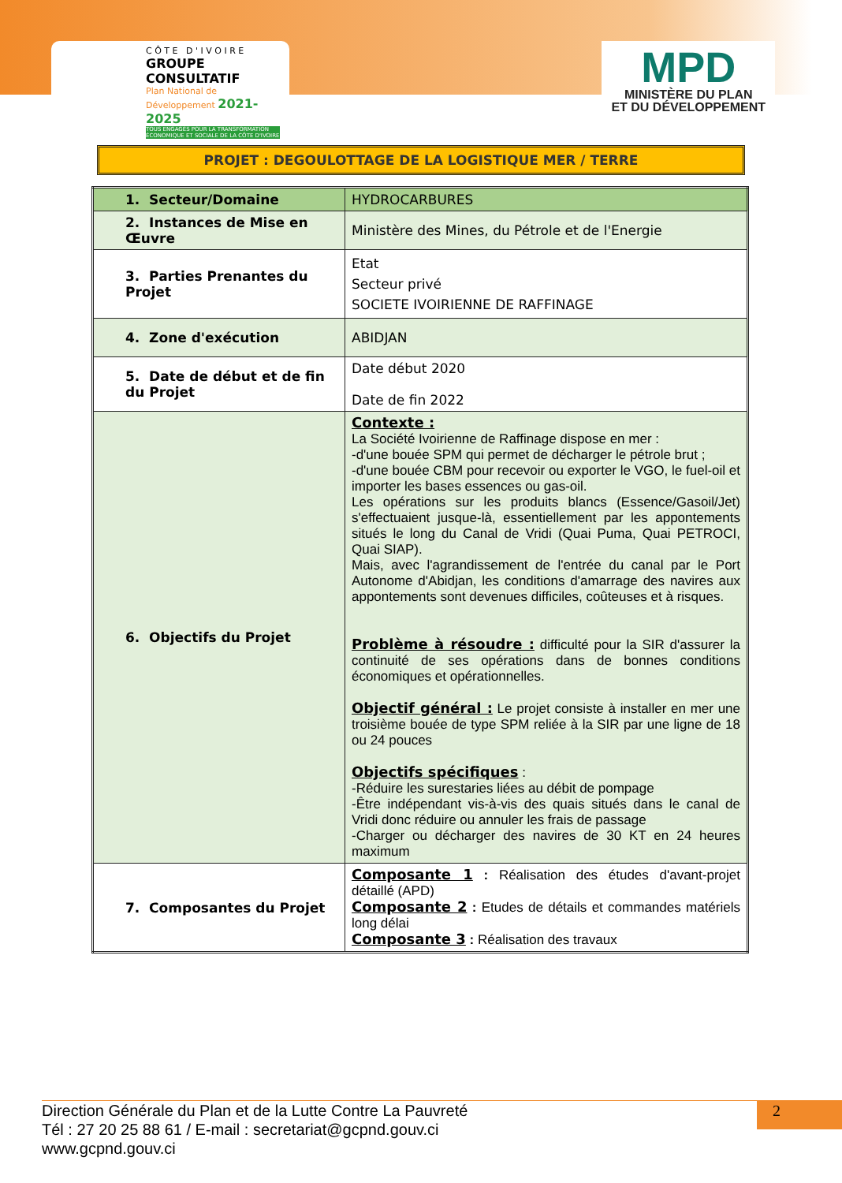C Ô T E D ' I V O I R E
GROUPE CONSULTATIF
Plan National de Développement 2021-2025
TOUS ENGAGÉS POUR LA TRANSFORMATION ÉCONOMIQUE ET SOCIALE DE LA CÔTE D'IVOIRE
MPD
MINISTÈRE DU PLAN
ET DU DÉVELOPPEMENT
PROJET : DEGOULOTTAGE DE LA LOGISTIQUE MER / TERRE
| 1. Secteur/Domaine | HYDROCARBURES |
| 2. Instances de Mise en Œuvre | Ministère des Mines, du Pétrole et de l'Energie |
| 3. Parties Prenantes du Projet | Etat Secteur privé SOCIETE IVOIRIENNE DE RAFFINAGE |
| 4. Zone d'exécution | ABIDJAN |
| 5. Date de début et de fin du Projet | Date début 2020 Date de fin 2022 |
| 6. Objectifs du Projet | Contexte : La Société Ivoirienne de Raffinage dispose en mer : -d'une bouée SPM qui permet de décharger le pétrole brut ; -d'une bouée CBM pour recevoir ou exporter le VGO, le fuel-oil et importer les bases essences ou gas-oil. Les opérations sur les produits blancs (Essence/Gasoil/Jet) s'effectuaient jusque-là, essentiellement par les appontements situés le long du Canal de Vridi (Quai Puma, Quai PETROCI, Quai SIAP). Mais, avec l'agrandissement de l'entrée du canal par le Port Autonome d'Abidjan, les conditions d'amarrage des navires aux appontements sont devenues difficiles, coûteuses et à risques. Problème à résoudre : difficulté pour la SIR d'assurer la continuité de ses opérations dans de bonnes conditions économiques et opérationnelles. Objectif général : Le projet consiste à installer en mer une troisième bouée de type SPM reliée à la SIR par une ligne de 18 ou 24 pouces Objectifs spécifiques : -Réduire les surestaries liées au débit de pompage -Être indépendant vis-à-vis des quais situés dans le canal de Vridi donc réduire ou annuler les frais de passage -Charger ou décharger des navires de 30 KT en 24 heures maximum |
| 7. Composantes du Projet | Composante 1 : Réalisation des études d'avant-projet détaillé (APD) Composante 2 : Etudes de détails et commandes matériels long délai Composante 3 : Réalisation des travaux |
2
Direction Générale du Plan et de la Lutte Contre La Pauvreté
Tél : 27 20 25 88 61 / E-mail : secretariat@gcpnd.gouv.ci
www.gcpnd.gouv.ci